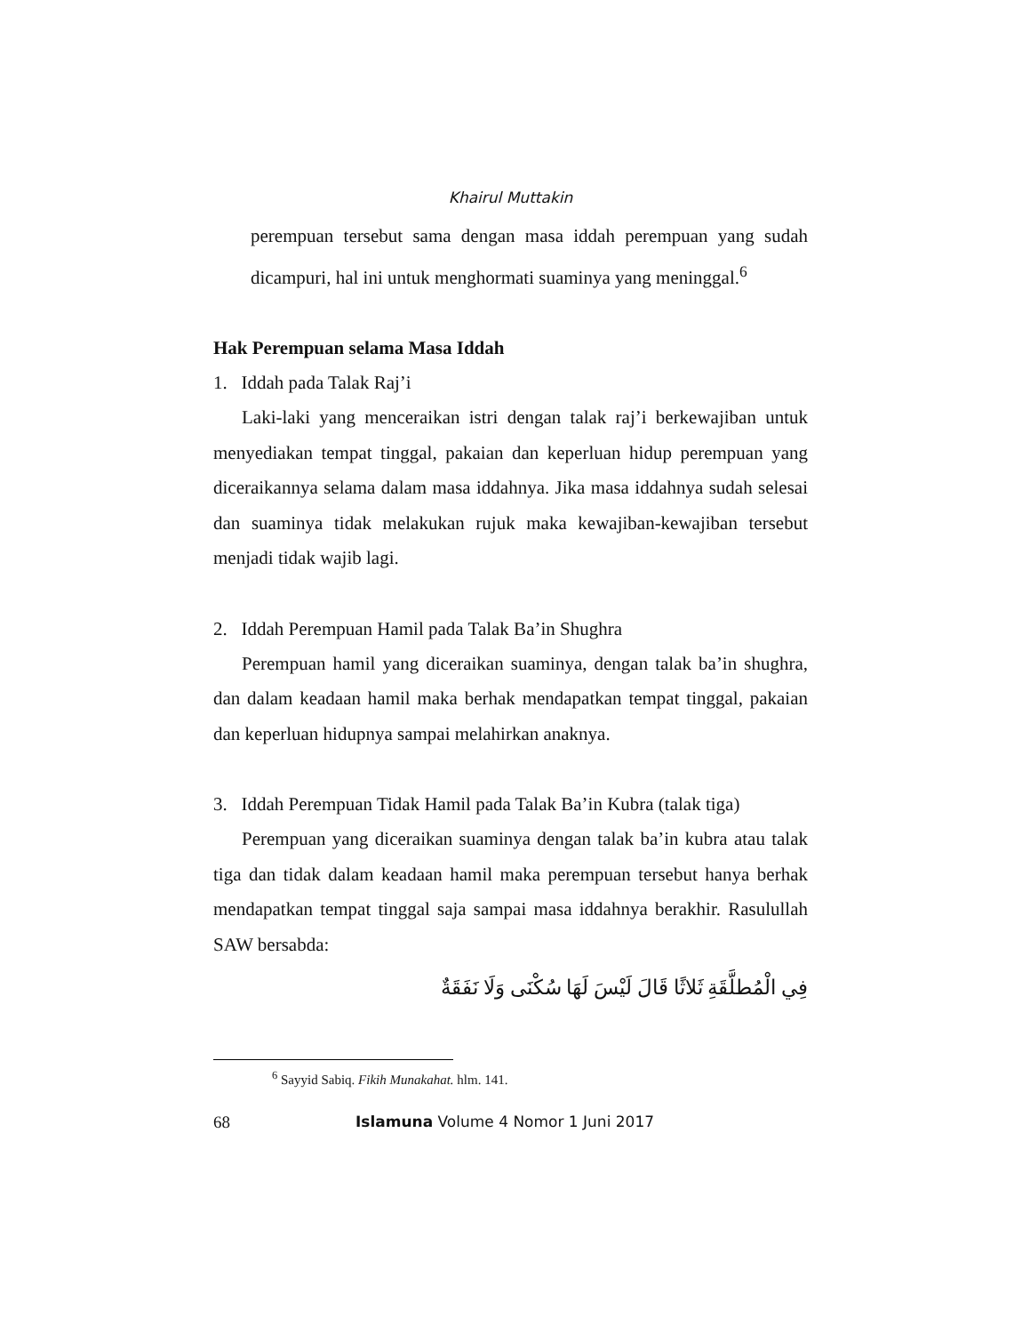Khairul Muttakin
perempuan tersebut sama dengan masa iddah perempuan yang sudah dicampuri, hal ini untuk menghormati suaminya yang meninggal.<sup>6</sup>
Hak Perempuan selama Masa Iddah
1. Iddah pada Talak Raj’i
Laki-laki yang menceraikan istri dengan talak raj’i berkewajiban untuk menyediakan tempat tinggal, pakaian dan keperluan hidup perempuan yang diceraikannya selama dalam masa iddahnya. Jika masa iddahnya sudah selesai dan suaminya tidak melakukan rujuk maka kewajiban-kewajiban tersebut menjadi tidak wajib lagi.
2. Iddah Perempuan Hamil pada Talak Ba’in Shughra
Perempuan hamil yang diceraikan suaminya, dengan talak ba’in shughra, dan dalam keadaan hamil maka berhak mendapatkan tempat tinggal, pakaian dan keperluan hidupnya sampai melahirkan anaknya.
3. Iddah Perempuan Tidak Hamil pada Talak Ba’in Kubra (talak tiga)
Perempuan yang diceraikan suaminya dengan talak ba’in kubra atau talak tiga dan tidak dalam keadaan hamil maka perempuan tersebut hanya berhak mendapatkan tempat tinggal saja sampai masa iddahnya berakhir. Rasulullah SAW bersabda:
فِي الْمُطلَّقَةِ ثَلاثًا قَالَ لَيْسَ لَهَا سُكْنَى وَلَا نَفَقَةٌ
<sup>6</sup> Sayyid Sabiq. Fikih Munakahat. hlm. 141.
68 Islamuna Volume 4 Nomor 1 Juni 2017